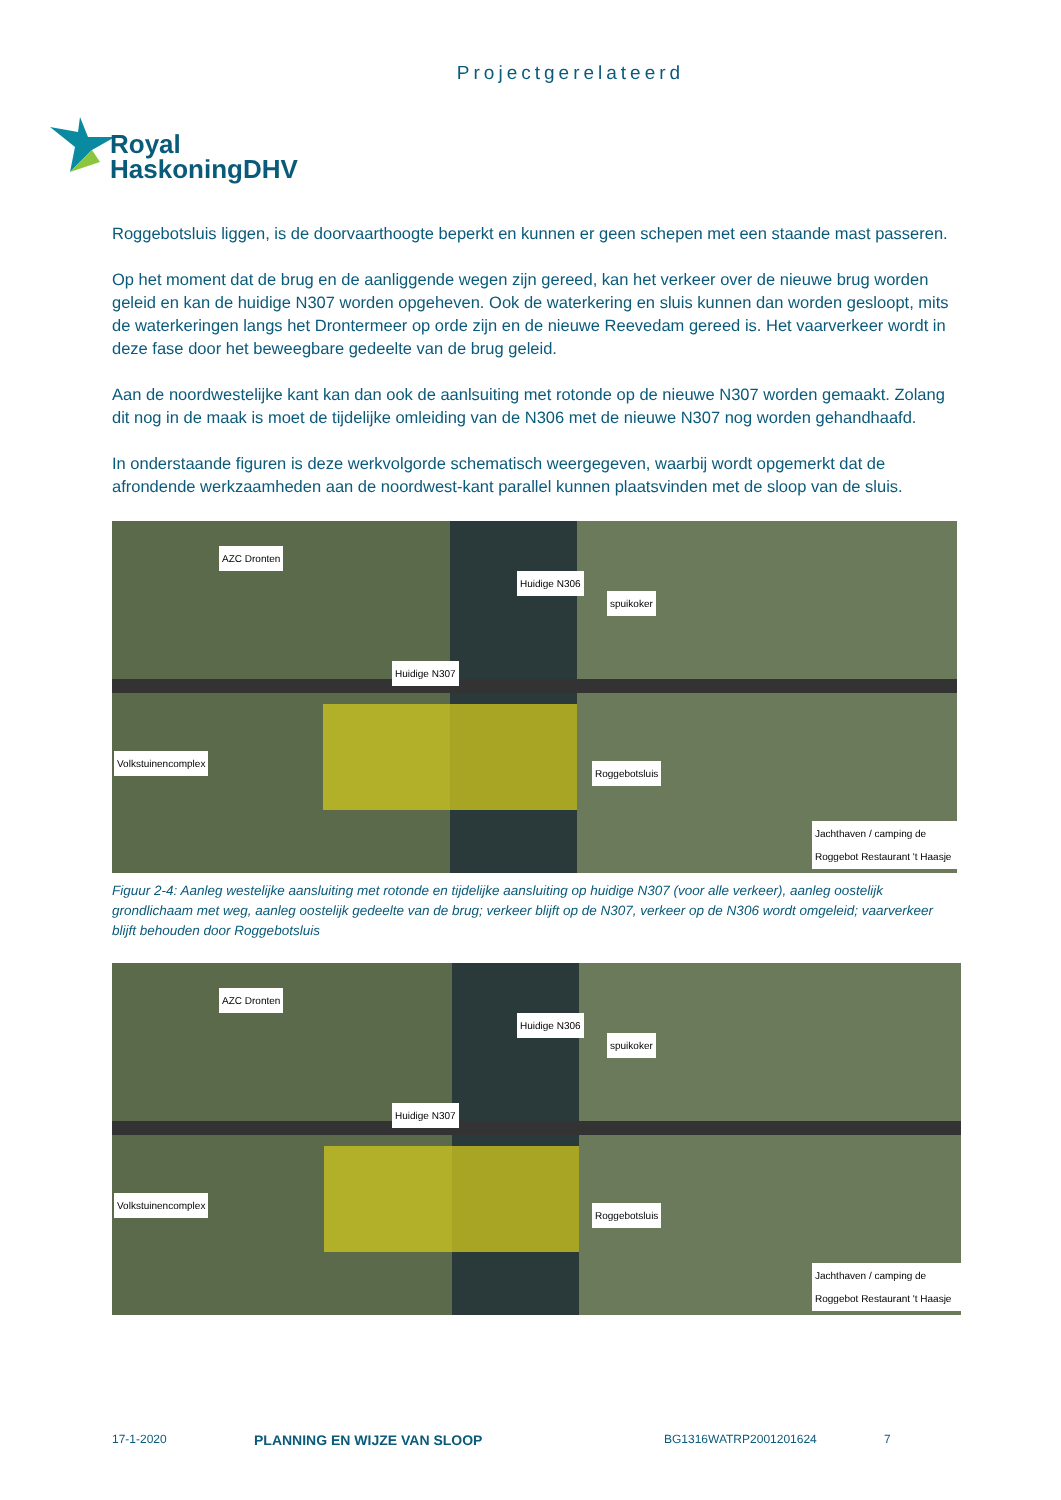Projectgerelateerd
Royal
HaskoningDHV
Roggebotsluis liggen, is de doorvaarthoogte beperkt en kunnen er geen schepen met een staande mast passeren.
Op het moment dat de brug en de aanliggende wegen zijn gereed, kan het verkeer over de nieuwe brug worden geleid en kan de huidige N307 worden opgeheven. Ook de waterkering en sluis kunnen dan worden gesloopt, mits de waterkeringen langs het Drontermeer op orde zijn en de nieuwe Reevedam gereed is. Het vaarverkeer wordt in deze fase door het beweegbare gedeelte van de brug geleid.
Aan de noordwestelijke kant kan dan ook de aanlsuiting met rotonde op de nieuwe N307 worden gemaakt. Zolang dit nog in de maak is moet de tijdelijke omleiding van de N306 met de nieuwe N307 nog worden gehandhaafd.
In onderstaande figuren is deze werkvolgorde schematisch weergegeven, waarbij wordt opgemerkt dat de afrondende werkzaamheden aan de noordwest-kant parallel kunnen plaatsvinden met de sloop van de sluis.
AZC Dronten
Huidige N307
Huidige N306
spuikoker
Roggebotsluis
Volkstuinencomplex
Jachthaven / camping de Roggebot Restaurant 't Haasje
Figuur 2-4: Aanleg westelijke aansluiting met rotonde en tijdelijke aansluiting op huidige N307 (voor alle verkeer), aanleg oostelijk grondlichaam met weg, aanleg oostelijk gedeelte van de brug; verkeer blijft op de N307, verkeer op de N306 wordt omgeleid; vaarverkeer blijft behouden door Roggebotsluis
AZC Dronten
Huidige N307
Huidige N306
spuikoker
Roggebotsluis
Volkstuinencomplex
Jachthaven / camping de Roggebot Restaurant 't Haasje
17-1-2020 PLANNING EN WIJZE VAN SLOOP BG1316WATRP2001201624 7